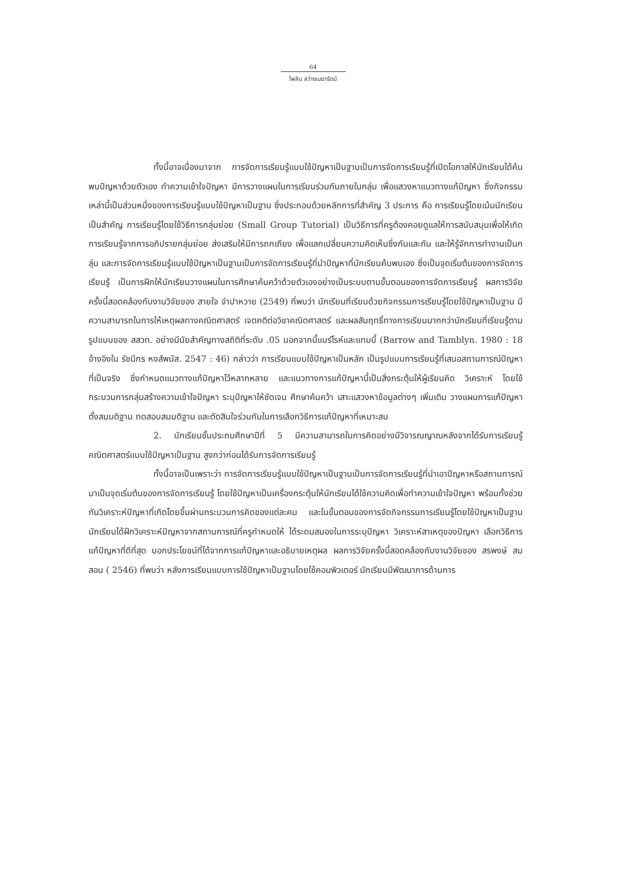64
ไพลิน สว่างเมฆารัตน์
ทั้งนี้อาจเนื่องมาจาก การจัดการเรียนรู้แบบใช้ปัญหาเป็นฐานเป็นการจัดการเรียนรู้ที่เปิดโอกาสให้นักเรียนได้ค้นพบปัญหาด้วยตัวเอง ทำความเข้าใจปัญหา มีการวางแผนในการเรียนร่วมกันภายในกลุ่ม เพื่อแสวงหาแนวทางแก้ปัญหา ซึ่งกิจกรรมเหล่านี้เป็นส่วนหนึ่งของการเรียนรู้แบบใช้ปัญหาเป็นฐาน ซึ่งประกอบด้วยหลักการที่สำคัญ 3 ประการ คือ การเรียนรู้โดยเน้นนักเรียนเป็นสำคัญ การเรียนรู้โดยใช้วิธีการกลุ่มย่อย (Small Group Tutorial) เป็นวิธีการที่ครูต้องคอยดูแลให้การสนับสนุนเพื่อให้เกิดการเรียนรู้จากการอภิปรายกลุ่มย่อย ส่งเสริมให้มีการถกเถียง เพื่อแลกเปลี่ยนความคิดเห็นซึ่งกันและกัน และให้รู้จักการทำงานเป็นกลุ่ม และการจัดการเรียนรู้แบบใช้ปัญหาเป็นฐานเป็นการจัดการเรียนรู้ที่นำปัญหาที่นักเรียนค้นพบเอง ซึ่งเป็นจุดเริ่มต้นของการจัดการเรียนรู้ เป็นการฝึกให้นักเรียนวางแผนในการศึกษาค้นคว้าด้วยตัวเองอย่างเป็นระบบตามขั้นตอนของการจัดการเรียนรู้ ผลการวิจัยครั้งนี้สอดคล้องกับงานวิจัยของ สายใจ จำปาหวาย (2549) ที่พบว่า นักเรียนที่เรียนด้วยกิจกรรมการเรียนรู้โดยใช้ปัญหาเป็นฐาน มีความสามารถในการให้เหตุผลทางคณิตศาสตร์ เจตคติต่อวิชาคณิตศาสตร์ และผลสัมฤทธิ์ทางการเรียนมากกว่านักเรียนที่เรียนรู้ตามรูปแบบของ สสวท. อย่างมีนัยสำคัญทางสถิติที่ระดับ .05 นอกจากนี้แบร์โรห์และแทมบี้ (Barrow and Tamblyn. 1980 : 18 อ้างอิงใน รัชนีกร หงส์พนัส. 2547 : 46) กล่าวว่า การเรียนแบบใช้ปัญหาเป็นหลัก เป็นรูปแบบการเรียนรู้ที่เสนอสถานการณ์ปัญหาที่เป็นจริง ซึ่งกำหนดแนวทางแก้ปัญหาไว้หลากหลาย และแนวทางการแก้ปัญหานี้เป็นสิ่งกระตุ้นให้ผู้เรียนคิด วิเคราะห์ โดยใช้กระบวนการกลุ่มสร้างความเข้าใจปัญหา ระบุปัญหาให้ชัดเจน ศึกษาค้นคว้า เสาะแสวงหาข้อมูลต่างๆ เพิ่มเติม วางแผนการแก้ปัญหา ตั้งสมมติฐาน ทดสอบสมมติฐาน และตัดสินใจร่วมกันในการเลือกวิธีการแก้ปัญหาที่เหมาะสม
2. นักเรียนชั้นประถมศึกษาปีที่ 5 มีความสามารถในการคิดอย่างมีวิจารณญาณหลังจากได้รับการเรียนรู้คณิตศาสตร์แบบใช้ปัญหาเป็นฐาน สูงกว่าก่อนได้รับการจัดการเรียนรู้
ทั้งนี้อาจเป็นเพราะว่า การจัดการเรียนรู้แบบใช้ปัญหาเป็นฐานเป็นการจัดการเรียนรู้ที่นำเอาปัญหาหรือสถานการณ์มาเป็นจุดเริ่มต้นของการจัดการเรียนรู้ โดยใช้ปัญหาเป็นเครื่องกระตุ้นให้นักเรียนได้ใช้ความคิดเพื่อทำความเข้าใจปัญหา พร้อมทั้งช่วยกันวิเคราะห์ปัญหาที่เกิดโดยขึ้นผ่านกระบวนการคิดของแต่ละคน และในขั้นตอนของการจัดกิจกรรมการเรียนรู้โดยใช้ปัญหาเป็นฐาน นักเรียนได้ฝึกวิเคราะห์ปัญหาจากสถานการณ์ที่ครูกำหนดให้ ได้ระดมสมองในการระบุปัญหา วิเคราะห์สาเหตุของปัญหา เลือกวิธีการแก้ปัญหาที่ดีที่สุด บอกประโยชน์ที่ได้จากการแก้ปัญหาและอธิบายเหตุผล ผลการวิจัยครั้งนี้สอดคล้องกับงานวิจัยของ สรพงษ์ สมสอน ( 2546) ที่พบว่า หลังการเรียนแบบการใช้ปัญหาเป็นฐานโดยใช้คอมพิวเตอร์ นักเรียนมีพัฒนาการด้านการ